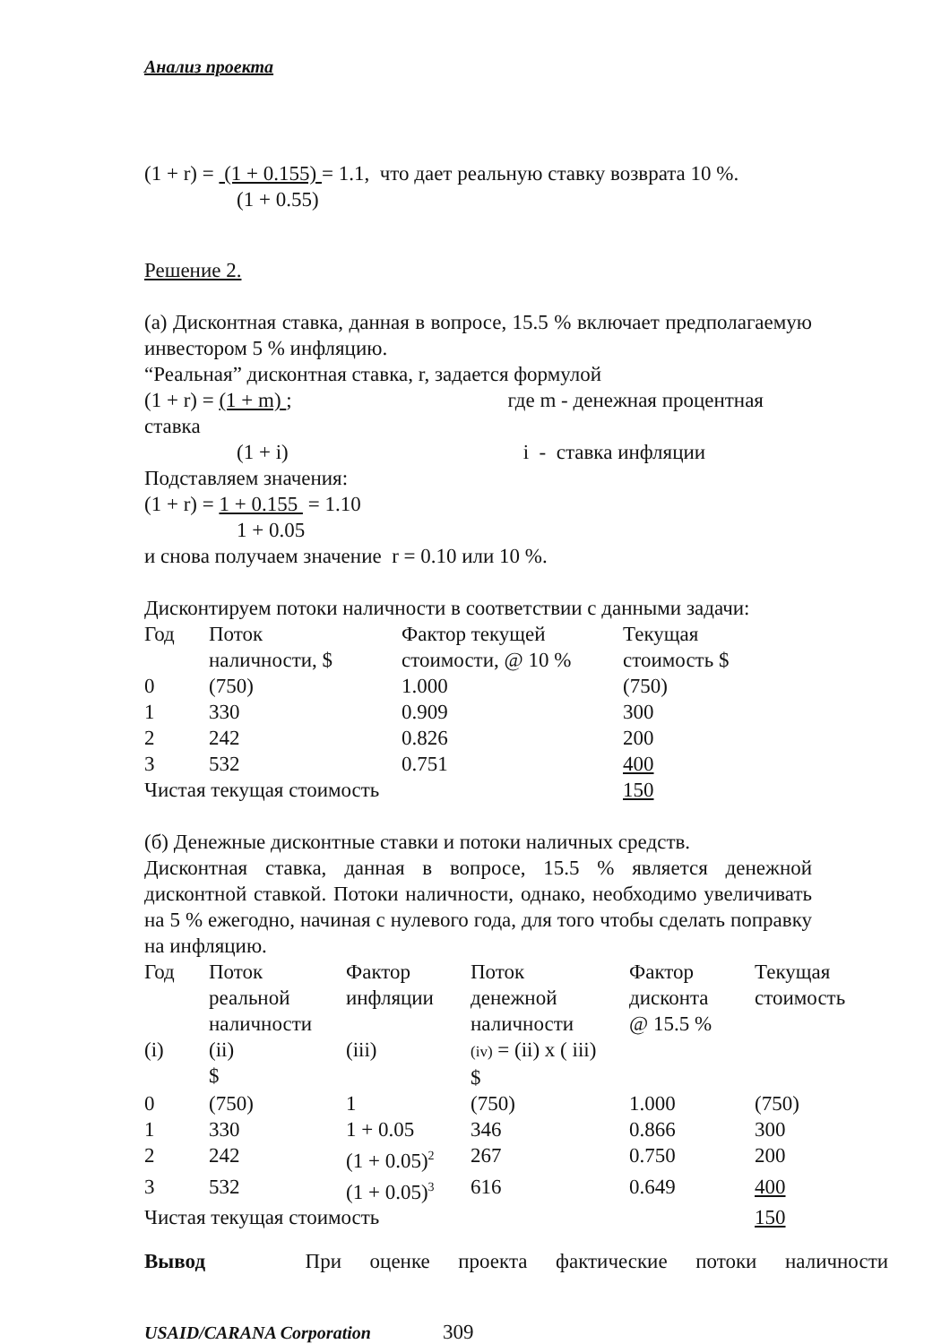Анализ проекта
(1 + r) = (1 + 0.155) = 1.1, что дает реальную ставку возврата 10 %.
(1 + 0.55)
Решение 2.
(а) Дисконтная ставка, данная в вопросе, 15.5 % включает предполагаемую инвестором 5 % инфляцию.
“Реальная” дисконтная ставка, r, задается формулой
(1 + r) = (1 + m) ; где m - денежная процентная
ставка
(1 + i) i - ставка инфляции
Подставляем значения:
(1 + r) = 1 + 0.155 = 1.10
1 + 0.05
и снова получаем значение r = 0.10 или 10 %.
Дисконтируем потоки наличности в соответствии с данными задачи:
| Год | Поток наличности, $ | Фактор текущей стоимости, @ 10 % | Текущая стоимость $ |
| 0 | (750) | 1.000 | (750) |
| 1 | 330 | 0.909 | 300 |
| 2 | 242 | 0.826 | 200 |
| 3 | 532 | 0.751 | 400 |
| Чистая текущая стоимость | | | 150 |
(б) Денежные дисконтные ставки и потоки наличных средств.
Дисконтная ставка, данная в вопросе, 15.5 % является денежной дисконтной ставкой. Потоки наличности, однако, необходимо увеличивать на 5 % ежегодно, начиная с нулевого года, для того чтобы сделать поправку на инфляцию.
| Год | Поток реальной наличности | Фактор инфляции | Поток денежной наличности | Фактор дисконта @ 15.5 % | Текущая стоимость |
| (i) | (ii) $ | (iii) | (iv) = (ii) x ( iii) $ | | |
| 0 | (750) | 1 | (750) | 1.000 | (750) |
| 1 | 330 | 1 + 0.05 | 346 | 0.866 | 300 |
| 2 | 242 | (1 + 0.05)<sup>2</sup> | 267 | 0.750 | 200 |
| 3 | 532 | (1 + 0.05)<sup>3</sup> | 616 | 0.649 | 400 |
| Чистая текущая стоимость | | | | | 150 |
Вывод При оценке проекта фактические потоки наличности
USAID/CARANA Corporation 309